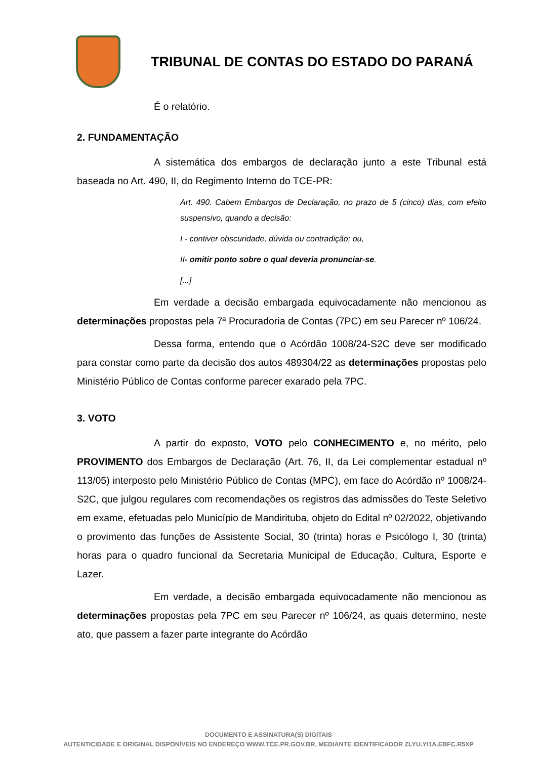TRIBUNAL DE CONTAS DO ESTADO DO PARANÁ
É o relatório.
2. FUNDAMENTAÇÃO
A sistemática dos embargos de declaração junto a este Tribunal está baseada no Art. 490, II, do Regimento Interno do TCE-PR:
Art. 490. Cabem Embargos de Declaração, no prazo de 5 (cinco) dias, com efeito suspensivo, quando a decisão:
I - contiver obscuridade, dúvida ou contradição; ou,
II- omitir ponto sobre o qual deveria pronunciar-se.
[...]
Em verdade a decisão embargada equivocadamente não mencionou as determinações propostas pela 7ª Procuradoria de Contas (7PC) em seu Parecer nº 106/24.
Dessa forma, entendo que o Acórdão 1008/24-S2C deve ser modificado para constar como parte da decisão dos autos 489304/22 as determinações propostas pelo Ministério Público de Contas conforme parecer exarado pela 7PC.
3. VOTO
A partir do exposto, VOTO pelo CONHECIMENTO e, no mérito, pelo PROVIMENTO dos Embargos de Declaração (Art. 76, II, da Lei complementar estadual nº 113/05) interposto pelo Ministério Público de Contas (MPC), em face do Acórdão nº 1008/24-S2C, que julgou regulares com recomendações os registros das admissões do Teste Seletivo em exame, efetuadas pelo Município de Mandirituba, objeto do Edital nº 02/2022, objetivando o provimento das funções de Assistente Social, 30 (trinta) horas e Psicólogo I, 30 (trinta) horas para o quadro funcional da Secretaria Municipal de Educação, Cultura, Esporte e Lazer.
Em verdade, a decisão embargada equivocadamente não mencionou as determinações propostas pela 7PC em seu Parecer nº 106/24, as quais determino, neste ato, que passem a fazer parte integrante do Acórdão
DOCUMENTO E ASSINATURA(S) DIGITAIS
AUTENTICIDADE E ORIGINAL DISPONÍVEIS NO ENDEREÇO WWW.TCE.PR.GOV.BR, MEDIANTE IDENTIFICADOR ZLYU.YI1A.EBFC.R5XP